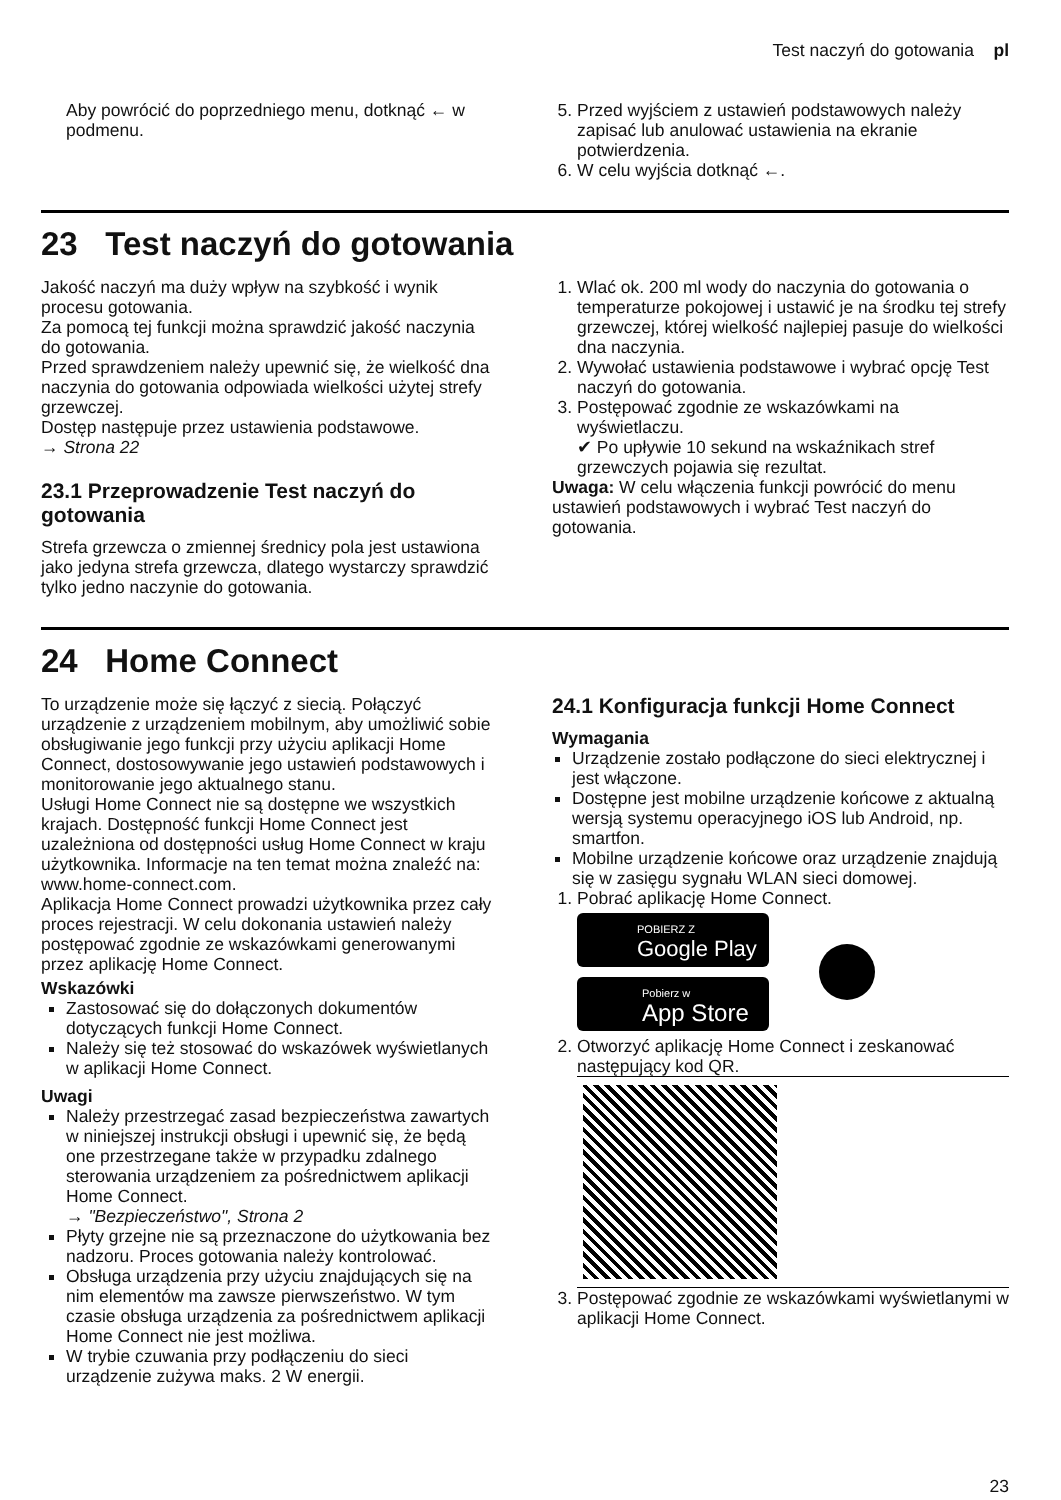Test naczyń do gotowania pl
Aby powrócić do poprzedniego menu, dotknąć ← w podmenu.
5. Przed wyjściem z ustawień podstawowych należy zapisać lub anulować ustawienia na ekranie potwierdzenia.
6. W celu wyjścia dotknąć ←.
23 Test naczyń do gotowania
Jakość naczyń ma duży wpływ na szybkość i wynik procesu gotowania.
Za pomocą tej funkcji można sprawdzić jakość naczynia do gotowania.
Przed sprawdzeniem należy upewnić się, że wielkość dna naczynia do gotowania odpowiada wielkości użytej strefy grzewczej.
Dostęp następuje przez ustawienia podstawowe.
→ Strona 22
23.1 Przeprowadzenie Test naczyń do gotowania
Strefa grzewcza o zmiennej średnicy pola jest ustawiona jako jedyna strefa grzewcza, dlatego wystarczy sprawdzić tylko jedno naczynie do gotowania.
1. Wlać ok. 200 ml wody do naczynia do gotowania o temperaturze pokojowej i ustawić je na środku tej strefy grzewczej, której wielkość najlepiej pasuje do wielkości dna naczynia.
2. Wywołać ustawienia podstawowe i wybrać opcję Test naczyń do gotowania.
3. Postępować zgodnie ze wskazówkami na wyświetlaczu.
✔ Po upływie 10 sekund na wskaźnikach stref grzewczych pojawia się rezultat.
Uwaga: W celu włączenia funkcji powrócić do menu ustawień podstawowych i wybrać Test naczyń do gotowania.
24 Home Connect
To urządzenie może się łączyć z siecią. Połączyć urządzenie z urządzeniem mobilnym, aby umożliwić sobie obsługiwanie jego funkcji przy użyciu aplikacji Home Connect, dostosowywanie jego ustawień podstawowych i monitorowanie jego aktualnego stanu.
Usługi Home Connect nie są dostępne we wszystkich krajach. Dostępność funkcji Home Connect jest uzależniona od dostępności usług Home Connect w kraju użytkownika. Informacje na ten temat można znaleźć na: www.home-connect.com.
Aplikacja Home Connect prowadzi użytkownika przez cały proces rejestracji. W celu dokonania ustawień należy postępować zgodnie ze wskazówkami generowanymi przez aplikację Home Connect.
Wskazówki
Zastosować się do dołączonych dokumentów dotyczących funkcji Home Connect.
Należy się też stosować do wskazówek wyświetlanych w aplikacji Home Connect.
Uwagi
Należy przestrzegać zasad bezpieczeństwa zawartych w niniejszej instrukcji obsługi i upewnić się, że będą one przestrzegane także w przypadku zdalnego sterowania urządzeniem za pośrednictwem aplikacji Home Connect.
→ "Bezpieczeństwo", Strona 2
Płyty grzejne nie są przeznaczone do użytkowania bez nadzoru. Proces gotowania należy kontrolować.
Obsługa urządzenia przy użyciu znajdujących się na nim elementów ma zawsze pierwszeństwo. W tym czasie obsługa urządzenia za pośrednictwem aplikacji Home Connect nie jest możliwa.
W trybie czuwania przy podłączeniu do sieci urządzenie zużywa maks. 2 W energii.
24.1 Konfiguracja funkcji Home Connect
Wymagania
Urządzenie zostało podłączone do sieci elektrycznej i jest włączone.
Dostępne jest mobilne urządzenie końcowe z aktualną wersją systemu operacyjnego iOS lub Android, np. smartfon.
Mobilne urządzenie końcowe oraz urządzenie znajdują się w zasięgu sygnału WLAN sieci domowej.
1. Pobrać aplikację Home Connect.
POBIERZ Z
Google Play
Pobierz w
App Store
2. Otworzyć aplikację Home Connect i zeskanować następujący kod QR.
3. Postępować zgodnie ze wskazówkami wyświetlanymi w aplikacji Home Connect.
23